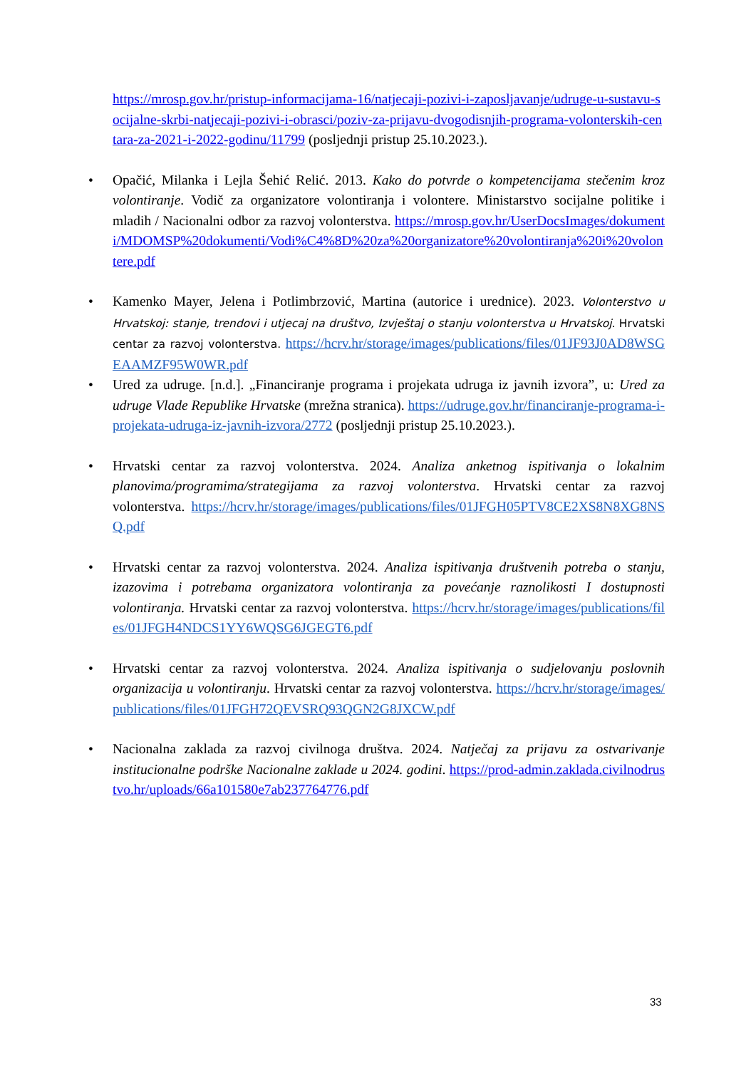https://mrosp.gov.hr/pristup-informacijama-16/natjecaji-pozivi-i-zaposljavanje/udruge-u-sustavu-socijalne-skrbi-natjecaji-pozivi-i-obrasci/poziv-za-prijavu-dvogodisnjih-programa-volonterskih-centara-za-2021-i-2022-godinu/11799 (posljednji pristup 25.10.2023.).
• Opačić, Milanka i Lejla Šehić Relić. 2013. Kako do potvrde o kompetencijama stečenim kroz volontiranje. Vodič za organizatore volontiranja i volontere. Ministarstvo socijalne politike i mladih / Nacionalni odbor za razvoj volonterstva. https://mrosp.gov.hr/UserDocsImages/dokumenti/MDOMSP%20dokumenti/Vodi%C4%8D%20za%20organizatore%20volontiranja%20i%20volontere.pdf
• Kamenko Mayer, Jelena i Potlimbrzović, Martina (autorice i urednice). 2023. Volonterstvo u Hrvatskoj: stanje, trendovi i utjecaj na društvo, Izvještaj o stanju volonterstva u Hrvatskoj. Hrvatski centar za razvoj volonterstva. https://hcrv.hr/storage/images/publications/files/01JF93J0AD8WSGEAAMZF95W0WR.pdf
• Ured za udruge. [n.d.]. „Financiranje programa i projekata udruga iz javnih izvora”, u: Ured za udruge Vlade Republike Hrvatske (mrežna stranica). https://udruge.gov.hr/financiranje-programa-i-projekata-udruga-iz-javnih-izvora/2772 (posljednji pristup 25.10.2023.).
• Hrvatski centar za razvoj volonterstva. 2024. Analiza anketnog ispitivanja o lokalnim planovima/programima/strategijama za razvoj volonterstva. Hrvatski centar za razvoj volonterstva. https://hcrv.hr/storage/images/publications/files/01JFGH05PTV8CE2XS8N8XG8NSQ.pdf
• Hrvatski centar za razvoj volonterstva. 2024. Analiza ispitivanja društvenih potreba o stanju, izazovima i potrebama organizatora volontiranja za povećanje raznolikosti I dostupnosti volontiranja. Hrvatski centar za razvoj volonterstva. https://hcrv.hr/storage/images/publications/files/01JFGH4NDCS1YY6WQSG6JGEGT6.pdf
• Hrvatski centar za razvoj volonterstva. 2024. Analiza ispitivanja o sudjelovanju poslovnih organizacija u volontiranju. Hrvatski centar za razvoj volonterstva. https://hcrv.hr/storage/images/publications/files/01JFGH72QEVSRQ93QGN2G8JXCW.pdf
• Nacionalna zaklada za razvoj civilnoga društva. 2024. Natječaj za prijavu za ostvarivanje institucionalne podrške Nacionalne zaklade u 2024. godini. https://prod-admin.zaklada.civilnodrustvo.hr/uploads/66a101580e7ab237764776.pdf
33